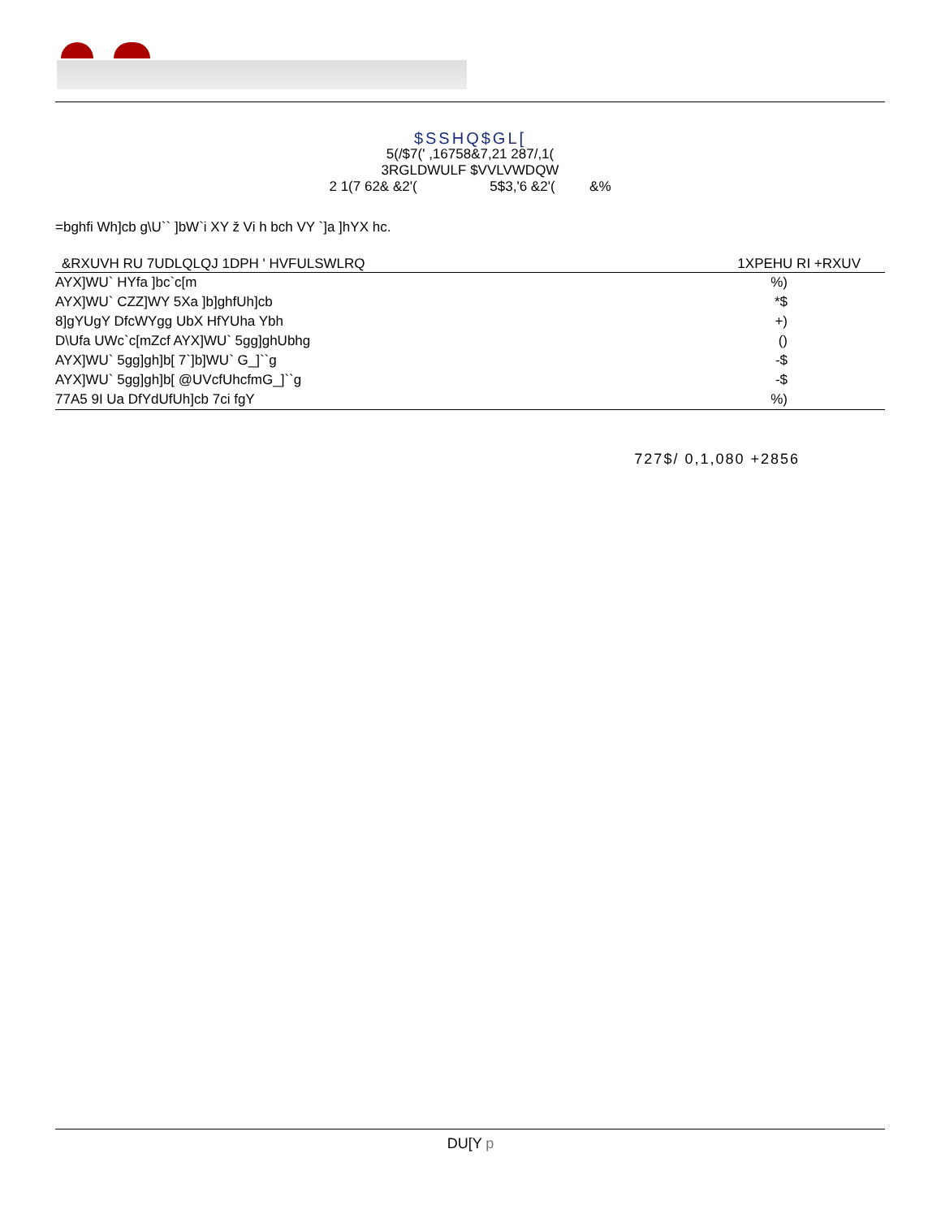$SSHQ$GL[
5(/$7(' ,16758&7,21 287/,1(
3RGLDWULF $VVLVWDQW
2 1(7 62& &2'( 5$3,'6 &2'( &%
=bghfi Wh]cb g\U`` ]bW`i XY ž Vi h bch VY `]a ]hYX hc.
| &RXUVH RU 7UDLQLQJ 1DPH ' HVFULSWLRQ | 1XPEHU RI +RXUV |
| --- | --- |
| AYX]WU` HYfa ]bc`c[m | %) |
| AYX]WU` CZZ]WY 5Xa ]b]ghfUh]cb | *$ |
| 8]gYUgY DfcWYgg UbX HfYUha Ybh | +) |
| D\Ufa UWc`c[mZcf AYX]WU` 5gg]ghUbhg | () |
| AYX]WU` 5gg]gh]b[ 7`]b]WU` G_]``g | -$ |
| AYX]WU` 5gg]gh]b[ @UVcfUhcfmG_]``g | -$ |
| 77A5 9I Ua DfYdUfUh]cb 7ci fgY | %) |
727$/ 0,1,080 +2856
DU[Y p